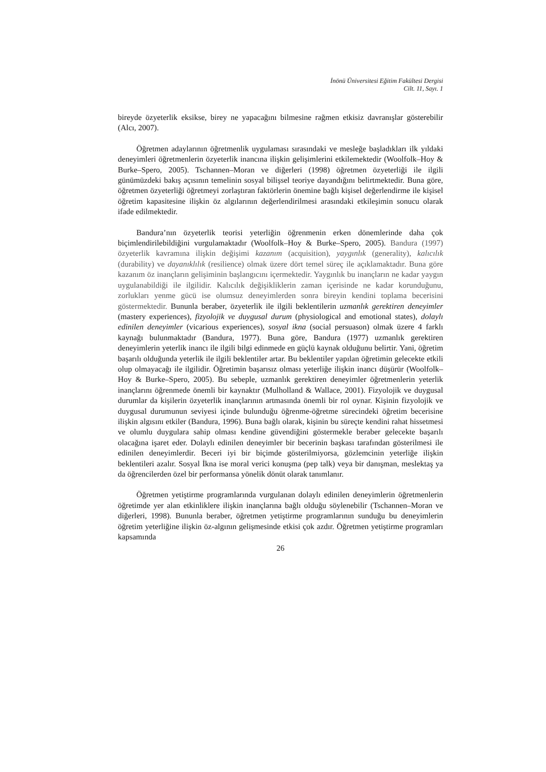İnönü Üniversitesi Eğitim Fakültesi Dergisi
Cilt. 11, Sayı. 1
bireyde özyeterlik eksikse, birey ne yapacağını bilmesine rağmen etkisiz davranışlar gösterebilir (Alcı, 2007).
Öğretmen adaylarının öğretmenlik uygulaması sırasındaki ve mesleğe başladıkları ilk yıldaki deneyimleri öğretmenlerin özyeterlik inancına ilişkin gelişimlerini etkilemektedir (Woolfolk–Hoy & Burke–Spero, 2005). Tschannen–Moran ve diğerleri (1998) öğretmen özyeterliği ile ilgili günümüzdeki bakış açısının temelinin sosyal bilişsel teoriye dayandığını belirtmektedir. Buna göre, öğretmen özyeterliği öğretmeyi zorlaştıran faktörlerin önemine bağlı kişisel değerlendirme ile kişisel öğretim kapasitesine ilişkin öz algılarının değerlendirilmesi arasındaki etkileşimin sonucu olarak ifade edilmektedir.
Bandura’nın özyeterlik teorisi yeterliğin öğrenmenin erken dönemlerinde daha çok biçimlendirilebildiğini vurgulamaktadır (Woolfolk–Hoy & Burke–Spero, 2005). Bandura (1997) özyeterlik kavramına ilişkin değişimi kazanım (acquisition), yaygınlık (generality), kalıcılık (durability) ve dayanıklılık (resilience) olmak üzere dört temel süreç ile açıklamaktadır. Buna göre kazanım öz inançların gelişiminin başlangıcını içermektedir. Yaygınlık bu inançların ne kadar yaygın uygulanabildiği ile ilgilidir. Kalıcılık değişikliklerin zaman içerisinde ne kadar korunduğunu, zorlukları yenme gücü ise olumsuz deneyimlerden sonra bireyin kendini toplama becerisini göstermektedir. Bununla beraber, özyeterlik ile ilgili beklentilerin uzmanlık gerektiren deneyimler (mastery experiences), fizyolojik ve duygusal durum (physiological and emotional states), dolaylı edinilen deneyimler (vicarious experiences), sosyal ikna (social persuason) olmak üzere 4 farklı kaynağı bulunmaktadır (Bandura, 1977). Buna göre, Bandura (1977) uzmanlık gerektiren deneyimlerin yeterlik inancı ile ilgili bilgi edinmede en güçlü kaynak olduğunu belirtir. Yani, öğretim başarılı olduğunda yeterlik ile ilgili beklentiler artar. Bu beklentiler yapılan öğretimin gelecekte etkili olup olmayacağı ile ilgilidir. Öğretimin başarısız olması yeterliğe ilişkin inancı düşürür (Woolfolk–Hoy & Burke–Spero, 2005). Bu sebeple, uzmanlık gerektiren deneyimler öğretmenlerin yeterlik inançlarını öğrenmede önemli bir kaynaktır (Mulholland & Wallace, 2001). Fizyolojik ve duygusal durumlar da kişilerin özyeterlik inançlarının artmasında önemli bir rol oynar. Kişinin fizyolojik ve duygusal durumunun seviyesi içinde bulunduğu öğrenme-öğretme sürecindeki öğretim becerisine ilişkin algısını etkiler (Bandura, 1996). Buna bağlı olarak, kişinin bu süreçte kendini rahat hissetmesi ve olumlu duygulara sahip olması kendine güvendiğini göstermekle beraber gelecekte başarılı olacağına işaret eder. Dolaylı edinilen deneyimler bir becerinin başkası tarafından gösterilmesi ile edinilen deneyimlerdir. Beceri iyi bir biçimde gösterilmiyorsa, gözlemcinin yeterliğe ilişkin beklentileri azalır. Sosyal İkna ise moral verici konuşma (pep talk) veya bir danışman, meslektaş ya da öğrencilerden özel bir performansa yönelik dönüt olarak tanımlanır.
Öğretmen yetiştirme programlarında vurgulanan dolaylı edinilen deneyimlerin öğretmenlerin öğretimde yer alan etkinliklere ilişkin inançlarına bağlı olduğu söylenebilir (Tschannen–Moran ve diğerleri, 1998). Bununla beraber, öğretmen yetiştirme programlarının sunduğu bu deneyimlerin öğretim yeterliğine ilişkin öz-algının gelişmesinde etkisi çok azdır. Öğretmen yetiştirme programları kapsamında
26